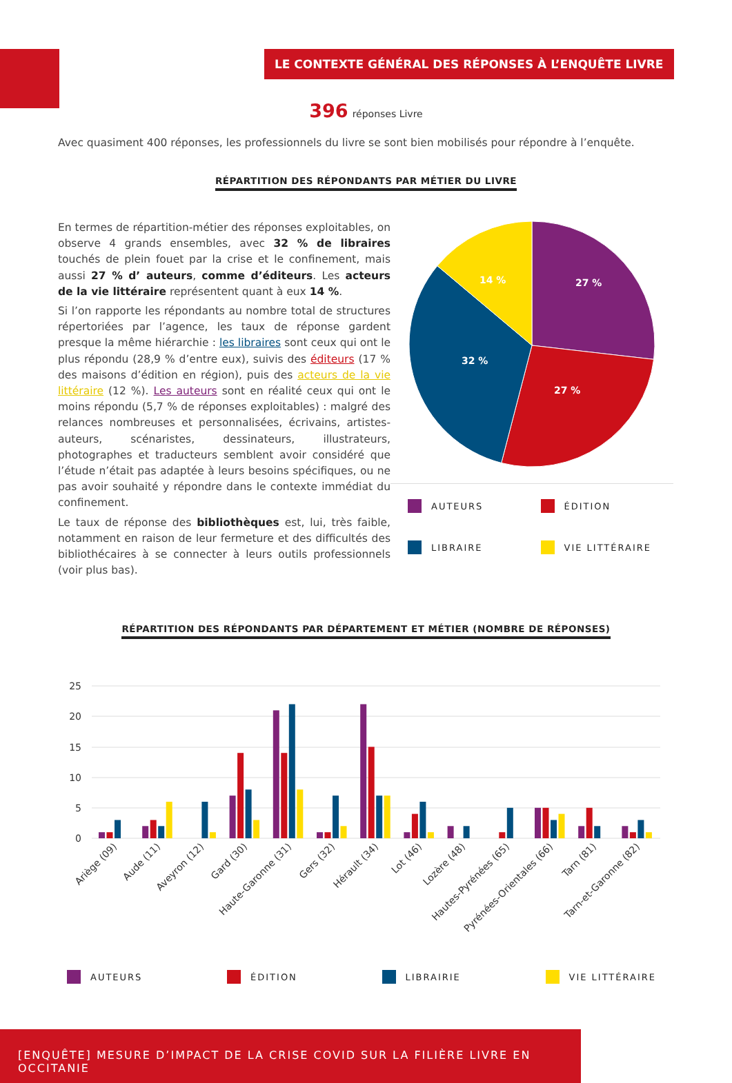LE CONTEXTE GÉNÉRAL DES RÉPONSES À L’ENQUÊTE LIVRE
396 réponses Livre
Avec quasiment 400 réponses, les professionnels du livre se sont bien mobilisés pour répondre à l’enquête.
RÉPARTITION DES RÉPONDANTS PAR MÉTIER DU LIVRE
En termes de répartition-métier des réponses exploitables, on observe 4 grands ensembles, avec 32 % de libraires touchés de plein fouet par la crise et le confinement, mais aussi 27 % d’ auteurs, comme d’éditeurs. Les acteurs de la vie littéraire représentent quant à eux 14 %.
Si l’on rapporte les répondants au nombre total de structures répertoriées par l’agence, les taux de réponse gardent presque la même hiérarchie : les libraires sont ceux qui ont le plus répondu (28,9 % d’entre eux), suivis des éditeurs (17 % des maisons d’édition en région), puis des acteurs de la vie littéraire (12 %). Les auteurs sont en réalité ceux qui ont le moins répondu (5,7 % de réponses exploitables) : malgré des relances nombreuses et personnalisées, écrivains, artistes-auteurs, scénaristes, dessinateurs, illustrateurs, photographes et traducteurs semblent avoir considéré que l’étude n’était pas adaptée à leurs besoins spécifiques, ou ne pas avoir souhaité y répondre dans le contexte immédiat du confinement.
Le taux de réponse des bibliothèques est, lui, très faible, notamment en raison de leur fermeture et des difficultés des bibliothécaires à se connecter à leurs outils professionnels (voir plus bas).
27 %
27 %
32 %
14 %
AUTEURS
ÉDITION
LIBRAIRE
VIE LITTÉRAIRE
RÉPARTITION DES RÉPONDANTS PAR DÉPARTEMENT ET MÉTIER (NOMBRE DE RÉPONSES)
25
20
15
10
5
0
Ariège (09)
Aude (11)
Aveyron (12)
Gard (30)
Haute-Garonne (31)
Gers (32)
Hérault (34)
Lot (46)
Lozère (48)
Hautes-Pyrénées (65)
Pyrénées-Orientales (66)
Tarn (81)
Tarn-et-Garonne (82)
AUTEURS ÉDITION LIBRAIRIE VIE LITTÉRAIRE
[ENQUÊTE] MESURE D’IMPACT DE LA CRISE COVID SUR LA FILIÈRE LIVRE EN OCCITANIE